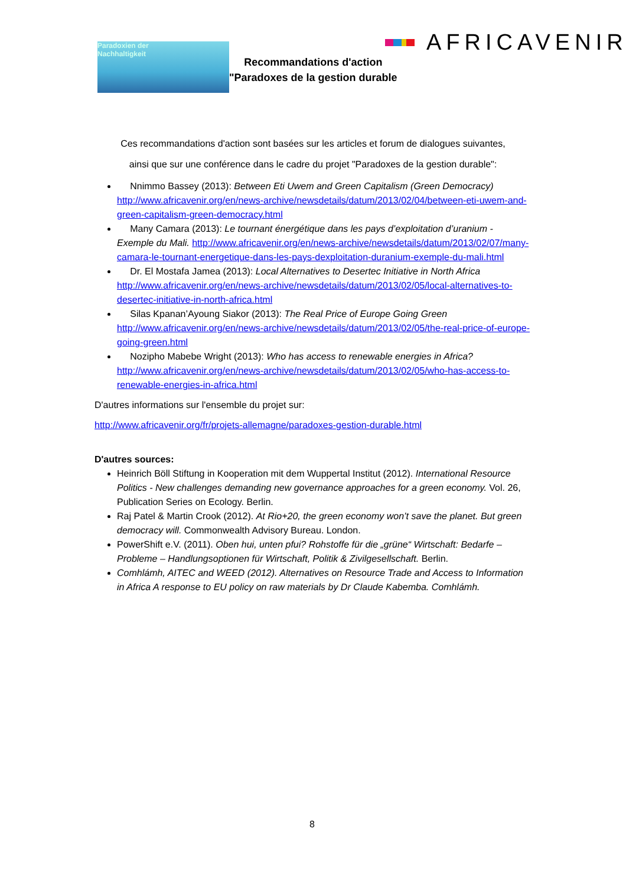Paradoxien der
Nachhaltigkeit
AFRICAVENIR
Recommandations d'action
"Paradoxes de la gestion durable
Ces recommandations d'action sont basées sur les articles et forum de dialogues suivantes,
ainsi que sur une conférence dans le cadre du projet "Paradoxes de la gestion durable":
Nnimmo Bassey (2013): Between Eti Uwem and Green Capitalism (Green Democracy) http://www.africavenir.org/en/news-archive/newsdetails/datum/2013/02/04/between-eti-uwem-and-green-capitalism-green-democracy.html
Many Camara (2013): Le tournant énergétique dans les pays d’exploitation d’uranium - Exemple du Mali. http://www.africavenir.org/en/news-archive/newsdetails/datum/2013/02/07/many-camara-le-tournant-energetique-dans-les-pays-dexploitation-duranium-exemple-du-mali.html
Dr. El Mostafa Jamea (2013): Local Alternatives to Desertec Initiative in North Africa http://www.africavenir.org/en/news-archive/newsdetails/datum/2013/02/05/local-alternatives-to-desertec-initiative-in-north-africa.html
Silas Kpanan’Ayoung Siakor (2013): The Real Price of Europe Going Green http://www.africavenir.org/en/news-archive/newsdetails/datum/2013/02/05/the-real-price-of-europe-going-green.html
Nozipho Mabebe Wright (2013): Who has access to renewable energies in Africa? http://www.africavenir.org/en/news-archive/newsdetails/datum/2013/02/05/who-has-access-to-renewable-energies-in-africa.html
D'autres informations sur l'ensemble du projet sur:
http://www.africavenir.org/fr/projets-allemagne/paradoxes-gestion-durable.html
D'autres sources:
Heinrich Böll Stiftung in Kooperation mit dem Wuppertal Institut (2012). International Resource Politics - New challenges demanding new governance approaches for a green economy. Vol. 26, Publication Series on Ecology. Berlin.
Raj Patel & Martin Crook (2012). At Rio+20, the green economy won’t save the planet. But green democracy will. Commonwealth Advisory Bureau. London.
PowerShift e.V. (2011). Oben hui, unten pfui? Rohstoffe für die „grüne“ Wirtschaft: Bedarfe – Probleme – Handlungsoptionen für Wirtschaft, Politik & Zivilgesellschaft. Berlin.
Comhlámh, AITEC and WEED (2012). Alternatives on Resource Trade and Access to Information in Africa A response to EU policy on raw materials by Dr Claude Kabemba. Comhlámh.
8